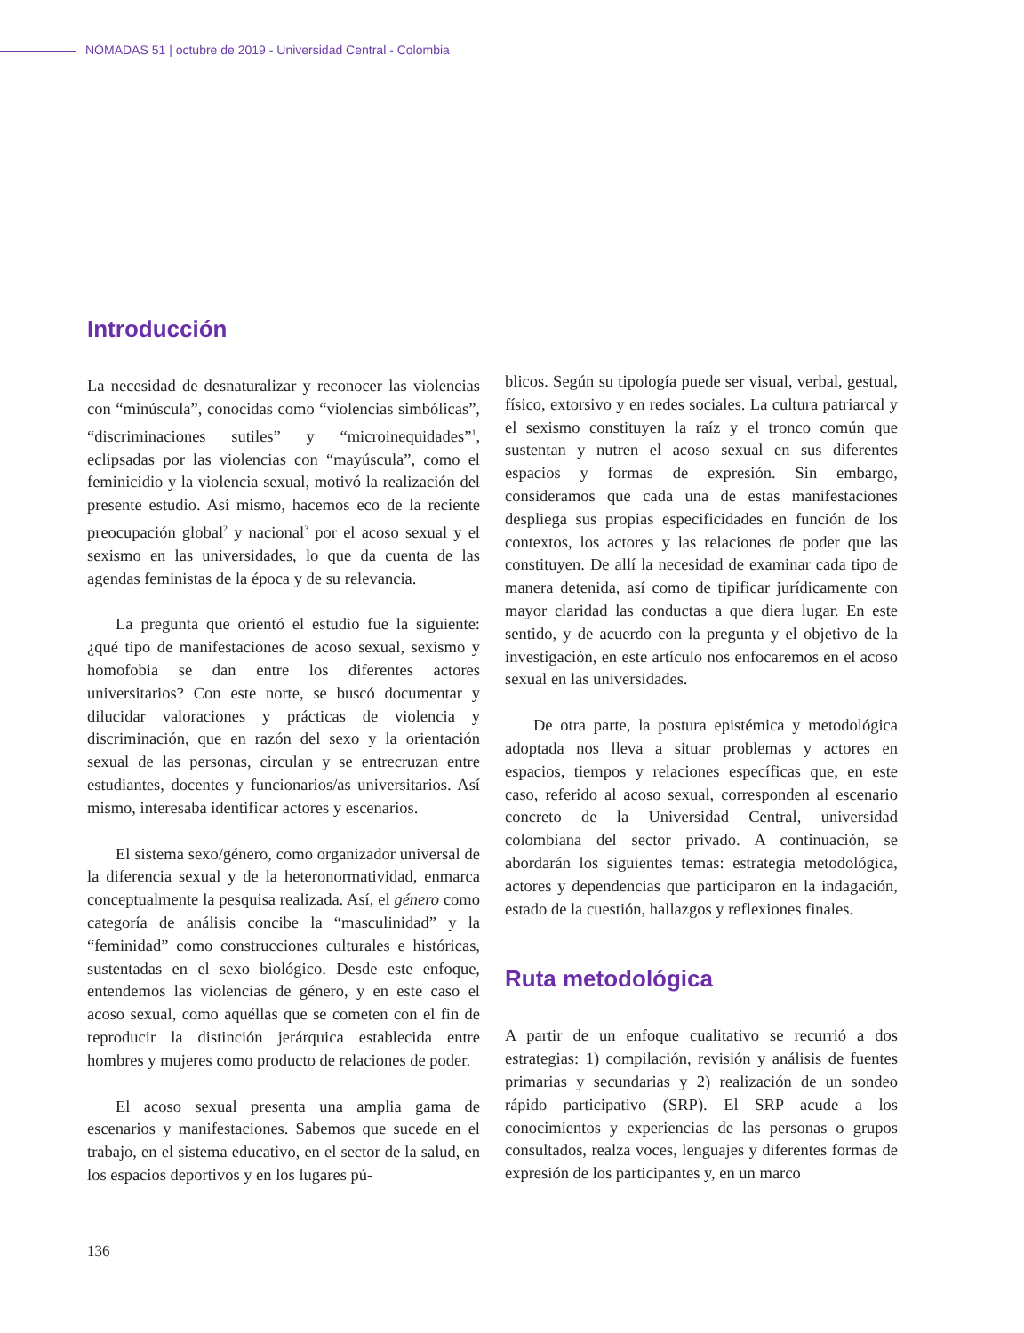NÓMADAS 51 | octubre de 2019 - Universidad Central - Colombia
Introducción
La necesidad de desnaturalizar y reconocer las violencias con “minúscula”, conocidas como “violencias simbólicas”, “discriminaciones sutiles” y “microinequidades”<sup>1</sup>, eclipsadas por las violencias con “mayúscula”, como el feminicidio y la violencia sexual, motivó la realización del presente estudio. Así mismo, hacemos eco de la reciente preocupación global<sup>2</sup> y nacional<sup>3</sup> por el acoso sexual y el sexismo en las universidades, lo que da cuenta de las agendas feministas de la época y de su relevancia.
La pregunta que orientó el estudio fue la siguiente: ¿qué tipo de manifestaciones de acoso sexual, sexismo y homofobia se dan entre los diferentes actores universitarios? Con este norte, se buscó documentar y dilucidar valoraciones y prácticas de violencia y discriminación, que en razón del sexo y la orientación sexual de las personas, circulan y se entrecruzan entre estudiantes, docentes y funcionarios/as universitarios. Así mismo, interesaba identificar actores y escenarios.
El sistema sexo/género, como organizador universal de la diferencia sexual y de la heteronormatividad, enmarca conceptualmente la pesquisa realizada. Así, el género como categoría de análisis concibe la “masculinidad” y la “feminidad” como construcciones culturales e históricas, sustentadas en el sexo biológico. Desde este enfoque, entendemos las violencias de género, y en este caso el acoso sexual, como aquéllas que se cometen con el fin de reproducir la distinción jerárquica establecida entre hombres y mujeres como producto de relaciones de poder.
El acoso sexual presenta una amplia gama de escenarios y manifestaciones. Sabemos que sucede en el trabajo, en el sistema educativo, en el sector de la salud, en los espacios deportivos y en los lugares pú-
blicos. Según su tipología puede ser visual, verbal, gestual, físico, extorsivo y en redes sociales. La cultura patriarcal y el sexismo constituyen la raíz y el tronco común que sustentan y nutren el acoso sexual en sus diferentes espacios y formas de expresión. Sin embargo, consideramos que cada una de estas manifestaciones despliega sus propias especificidades en función de los contextos, los actores y las relaciones de poder que las constituyen. De allí la necesidad de examinar cada tipo de manera detenida, así como de tipificar jurídicamente con mayor claridad las conductas a que diera lugar. En este sentido, y de acuerdo con la pregunta y el objetivo de la investigación, en este artículo nos enfocaremos en el acoso sexual en las universidades.
De otra parte, la postura epistémica y metodológica adoptada nos lleva a situar problemas y actores en espacios, tiempos y relaciones específicas que, en este caso, referido al acoso sexual, corresponden al escenario concreto de la Universidad Central, universidad colombiana del sector privado. A continuación, se abordarán los siguientes temas: estrategia metodológica, actores y dependencias que participaron en la indagación, estado de la cuestión, hallazgos y reflexiones finales.
Ruta metodológica
A partir de un enfoque cualitativo se recurrió a dos estrategias: 1) compilación, revisión y análisis de fuentes primarias y secundarias y 2) realización de un sondeo rápido participativo (SRP). El SRP acude a los conocimientos y experiencias de las personas o grupos consultados, realza voces, lenguajes y diferentes formas de expresión de los participantes y, en un marco
136